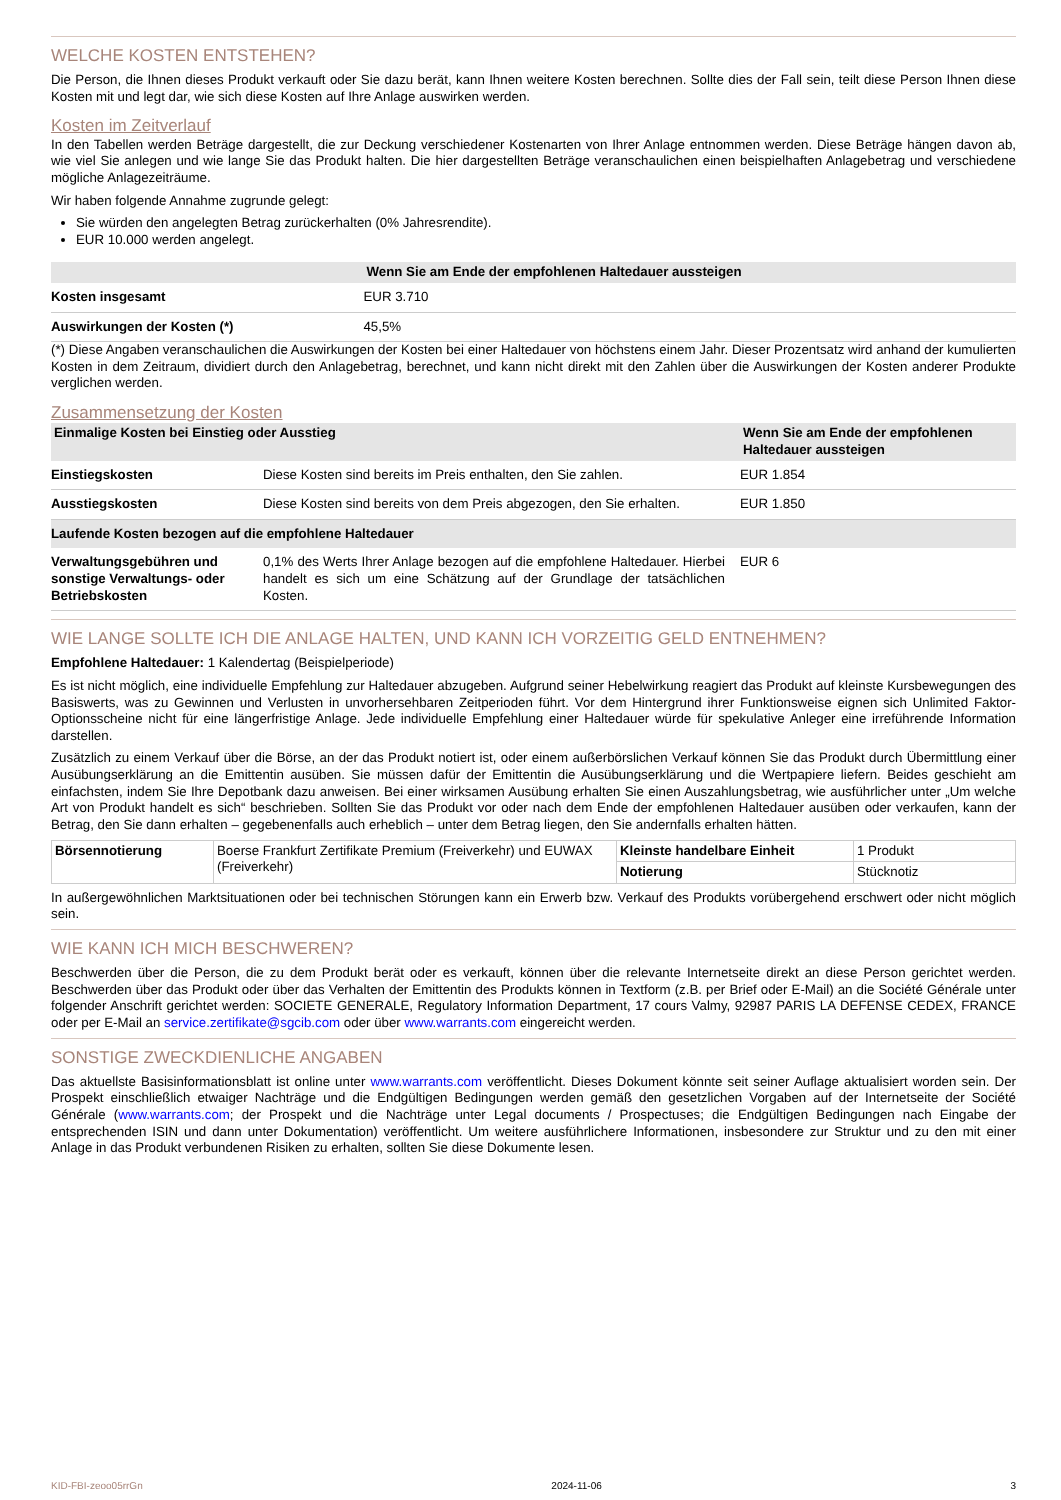WELCHE KOSTEN ENTSTEHEN?
Die Person, die Ihnen dieses Produkt verkauft oder Sie dazu berät, kann Ihnen weitere Kosten berechnen. Sollte dies der Fall sein, teilt diese Person Ihnen diese Kosten mit und legt dar, wie sich diese Kosten auf Ihre Anlage auswirken werden.
Kosten im Zeitverlauf
In den Tabellen werden Beträge dargestellt, die zur Deckung verschiedener Kostenarten von Ihrer Anlage entnommen werden. Diese Beträge hängen davon ab, wie viel Sie anlegen und wie lange Sie das Produkt halten. Die hier dargestellten Beträge veranschaulichen einen beispielhaften Anlagebetrag und verschiedene mögliche Anlagezeiträume.
Wir haben folgende Annahme zugrunde gelegt:
Sie würden den angelegten Betrag zurückerhalten (0% Jahresrendite).
EUR 10.000 werden angelegt.
| | Wenn Sie am Ende der empfohlenen Haltedauer aussteigen |
| --- | --- |
| Kosten insgesamt | EUR 3.710 |
| Auswirkungen der Kosten (*) | 45,5% |
(*) Diese Angaben veranschaulichen die Auswirkungen der Kosten bei einer Haltedauer von höchstens einem Jahr. Dieser Prozentsatz wird anhand der kumulierten Kosten in dem Zeitraum, dividiert durch den Anlagebetrag, berechnet, und kann nicht direkt mit den Zahlen über die Auswirkungen der Kosten anderer Produkte verglichen werden.
Zusammensetzung der Kosten
| Einmalige Kosten bei Einstieg oder Ausstieg | | Wenn Sie am Ende der empfohlenen Haltedauer aussteigen |
| --- | --- | --- |
| Einstiegskosten | Diese Kosten sind bereits im Preis enthalten, den Sie zahlen. | EUR 1.854 |
| Ausstiegskosten | Diese Kosten sind bereits von dem Preis abgezogen, den Sie erhalten. | EUR 1.850 |
| Laufende Kosten bezogen auf die empfohlene Haltedauer | | |
| Verwaltungsgebühren und sonstige Verwaltungs- oder Betriebskosten | 0,1% des Werts Ihrer Anlage bezogen auf die empfohlene Haltedauer. Hierbei handelt es sich um eine Schätzung auf der Grundlage der tatsächlichen Kosten. | EUR 6 |
WIE LANGE SOLLTE ICH DIE ANLAGE HALTEN, UND KANN ICH VORZEITIG GELD ENTNEHMEN?
Empfohlene Haltedauer: 1 Kalendertag (Beispielperiode)
Es ist nicht möglich, eine individuelle Empfehlung zur Haltedauer abzugeben. Aufgrund seiner Hebelwirkung reagiert das Produkt auf kleinste Kursbewegungen des Basiswerts, was zu Gewinnen und Verlusten in unvorhersehbaren Zeitperioden führt. Vor dem Hintergrund ihrer Funktionsweise eignen sich Unlimited Faktor-Optionsscheine nicht für eine längerfristige Anlage. Jede individuelle Empfehlung einer Haltedauer würde für spekulative Anleger eine irreführende Information darstellen.
Zusätzlich zu einem Verkauf über die Börse, an der das Produkt notiert ist, oder einem außerbörslichen Verkauf können Sie das Produkt durch Übermittlung einer Ausübungserklärung an die Emittentin ausüben. Sie müssen dafür der Emittentin die Ausübungserklärung und die Wertpapiere liefern. Beides geschieht am einfachsten, indem Sie Ihre Depotbank dazu anweisen. Bei einer wirksamen Ausübung erhalten Sie einen Auszahlungsbetrag, wie ausführlicher unter „Um welche Art von Produkt handelt es sich“ beschrieben. Sollten Sie das Produkt vor oder nach dem Ende der empfohlenen Haltedauer ausüben oder verkaufen, kann der Betrag, den Sie dann erhalten – gegebenenfalls auch erheblich – unter dem Betrag liegen, den Sie andernfalls erhalten hätten.
| Börsennotierung | Boerse Frankfurt Zertifikate Premium (Freiverkehr) und EUWAX (Freiverkehr) | Kleinste handelbare Einheit | 1 Produkt |
| | | Notierung | Stücknotiz |
In außergewöhnlichen Marktsituationen oder bei technischen Störungen kann ein Erwerb bzw. Verkauf des Produkts vorübergehend erschwert oder nicht möglich sein.
WIE KANN ICH MICH BESCHWEREN?
Beschwerden über die Person, die zu dem Produkt berät oder es verkauft, können über die relevante Internetseite direkt an diese Person gerichtet werden. Beschwerden über das Produkt oder über das Verhalten der Emittentin des Produkts können in Textform (z.B. per Brief oder E-Mail) an die Société Générale unter folgender Anschrift gerichtet werden: SOCIETE GENERALE, Regulatory Information Department, 17 cours Valmy, 92987 PARIS LA DEFENSE CEDEX, FRANCE oder per E-Mail an service.zertifikate@sgcib.com oder über www.warrants.com eingereicht werden.
SONSTIGE ZWECKDIENLICHE ANGABEN
Das aktuellste Basisinformationsblatt ist online unter www.warrants.com veröffentlicht. Dieses Dokument könnte seit seiner Auflage aktualisiert worden sein. Der Prospekt einschließlich etwaiger Nachträge und die Endgültigen Bedingungen werden gemäß den gesetzlichen Vorgaben auf der Internetseite der Société Générale (www.warrants.com; der Prospekt und die Nachträge unter Legal documents / Prospectuses; die Endgültigen Bedingungen nach Eingabe der entsprechenden ISIN und dann unter Dokumentation) veröffentlicht. Um weitere ausführlichere Informationen, insbesondere zur Struktur und zu den mit einer Anlage in das Produkt verbundenen Risiken zu erhalten, sollten Sie diese Dokumente lesen.
KID-FBI-zeoo05rrGn 2024-11-06 3